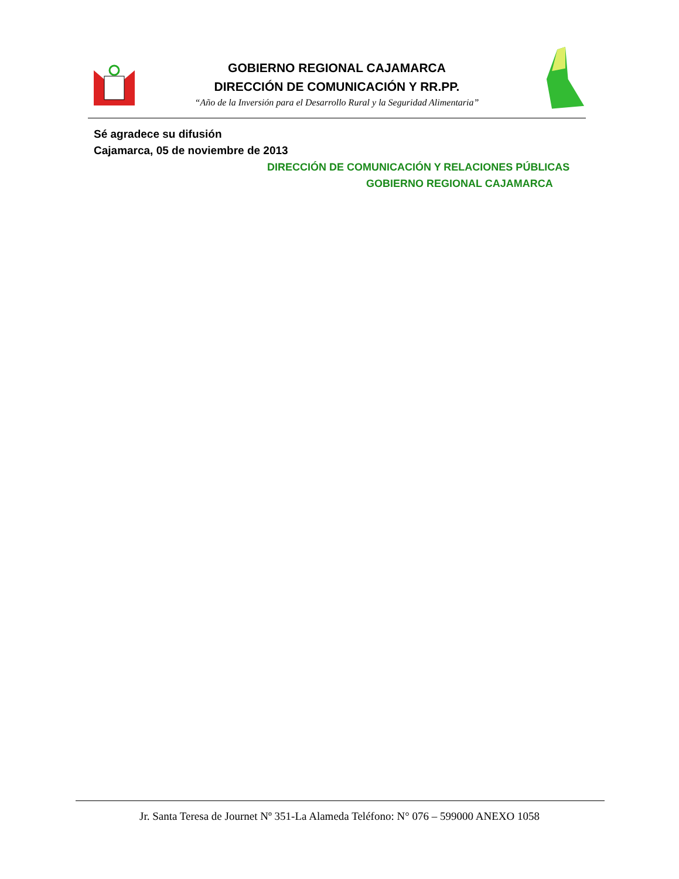GOBIERNO REGIONAL CAJAMARCA
DIRECCIÓN DE COMUNICACIÓN Y RR.PP.
“Año de la Inversión para el Desarrollo Rural y la Seguridad Alimentaria”
Sé agradece su difusión
Cajamarca, 05 de noviembre de 2013
DIRECCIÓN DE COMUNICACIÓN Y RELACIONES PÚBLICAS
GOBIERNO REGIONAL CAJAMARCA
Jr. Santa Teresa de Journet Nº 351-La Alameda Teléfono: N° 076 – 599000 ANEXO 1058